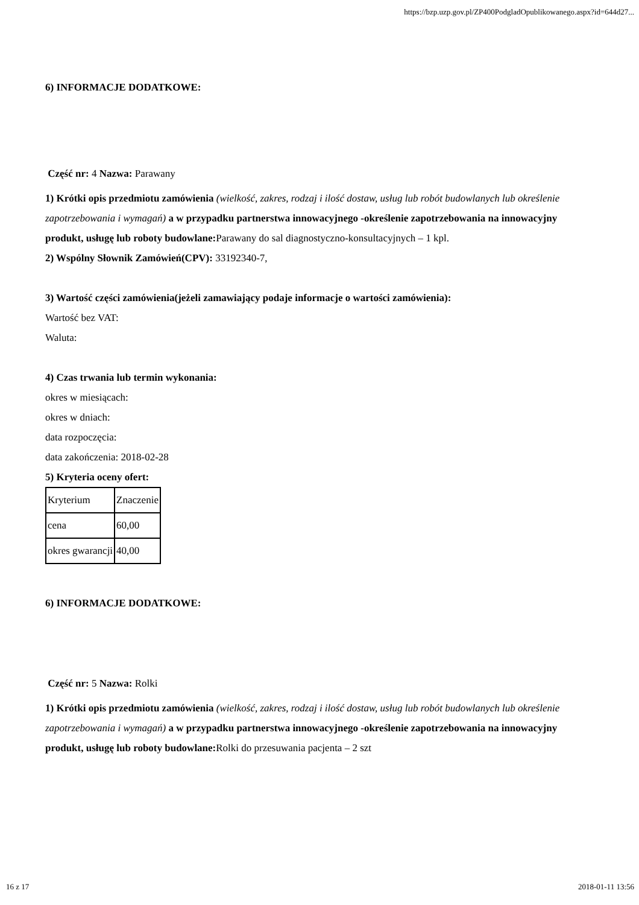https://bzp.uzp.gov.pl/ZP400PodgladOpublikowanego.aspx?id=644d27...
6) INFORMACJE DODATKOWE:
Część nr: 4 Nazwa: Parawany
1) Krótki opis przedmiotu zamówienia (wielkość, zakres, rodzaj i ilość dostaw, usług lub robót budowlanych lub określenie zapotrzebowania i wymagań) a w przypadku partnerstwa innowacyjnego -określenie zapotrzebowania na innowacyjny produkt, usługę lub roboty budowlane: Parawany do sal diagnostyczno-konsultacyjnych – 1 kpl.
2) Wspólny Słownik Zamówień(CPV): 33192340-7,
3) Wartość części zamówienia(jeżeli zamawiający podaje informacje o wartości zamówienia):
Wartość bez VAT:
Waluta:
4) Czas trwania lub termin wykonania:
okres w miesiącach:
okres w dniach:
data rozpoczęcia:
data zakończenia: 2018-02-28
5) Kryteria oceny ofert:
| Kryterium | Znaczenie |
| cena | 60,00 |
| okres gwarancji | 40,00 |
6) INFORMACJE DODATKOWE:
Część nr: 5 Nazwa: Rolki
1) Krótki opis przedmiotu zamówienia (wielkość, zakres, rodzaj i ilość dostaw, usług lub robót budowlanych lub określenie zapotrzebowania i wymagań) a w przypadku partnerstwa innowacyjnego -określenie zapotrzebowania na innowacyjny produkt, usługę lub roboty budowlane: Rolki do przesuwania pacjenta – 2 szt
16 z 17 2018-01-11 13:56